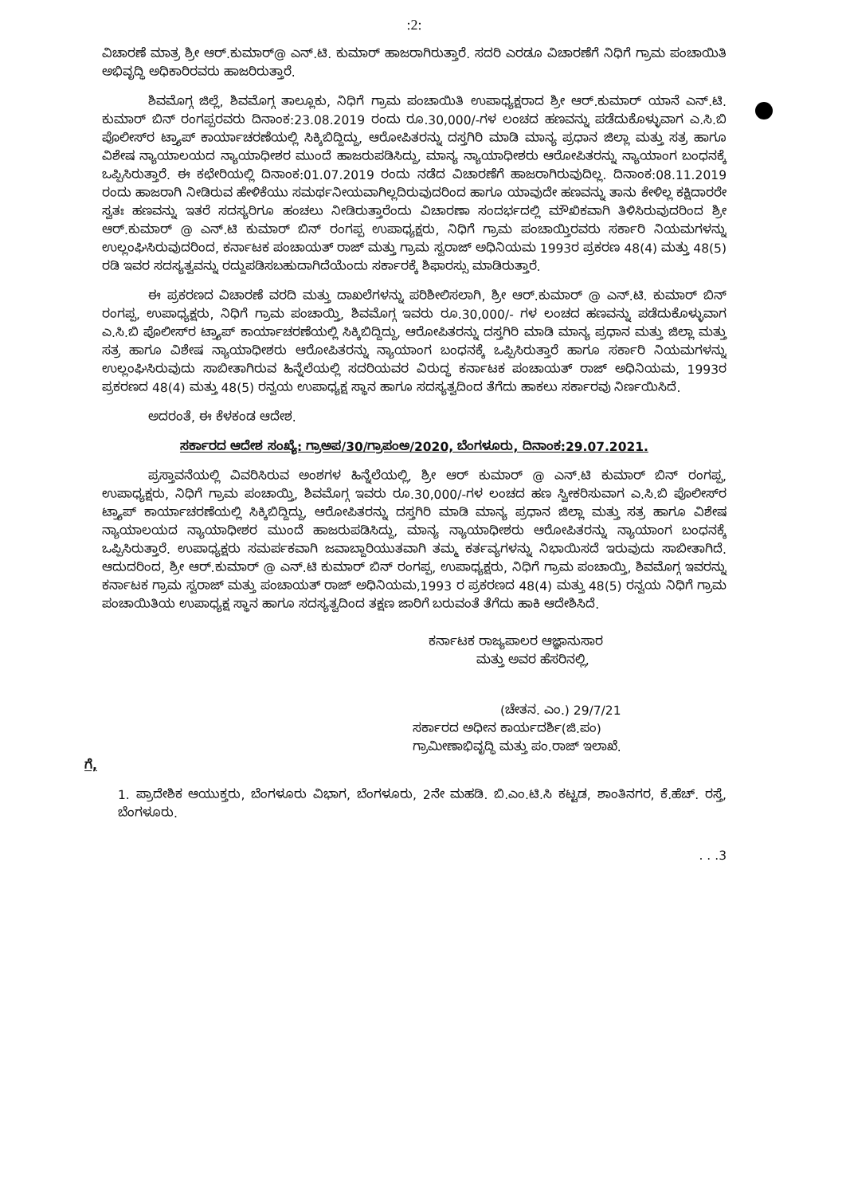:2:
ವಿಚಾರಣೆ ಮಾತ್ರ ಶ್ರೀ ಆರ್.ಕುಮಾರ್@ ಎನ್.ಟಿ. ಕುಮಾರ್ ಹಾಜರಾಗಿರುತ್ತಾರೆ. ಸದರಿ ಎರಡೂ ವಿಚಾರಣೆಗೆ ನಿಧಿಗೆ ಗ್ರಾಮ ಪಂಚಾಯಿತಿ ಅಭಿವೃದ್ಧಿ ಅಧಿಕಾರಿರವರು ಹಾಜರಿರುತ್ತಾರೆ.
ಶಿವಮೊಗ್ಗ ಜಿಲ್ಲೆ, ಶಿವಮೊಗ್ಗ ತಾಲ್ಲೂಕು, ನಿಧಿಗೆ ಗ್ರಾಮ ಪಂಚಾಯಿತಿ ಉಪಾಧ್ಯಕ್ಷರಾದ ಶ್ರೀ ಆರ್.ಕುಮಾರ್ ಯಾನೆ ಎನ್.ಟಿ. ಕುಮಾರ್ ಬಿನ್ ರಂಗಪ್ಪರವರು ದಿನಾಂಕ:23.08.2019 ರಂದು ರೂ.30,000/-ಗಳ ಲಂಚದ ಹಣವನ್ನು ಪಡೆದುಕೊಳ್ಳುವಾಗ ಎ.ಸಿ.ಬಿ ಪೊಲೀಸ್‌ರ ಟ್ರ್ಯಾಪ್ ಕಾರ್ಯಾಚರಣೆಯಲ್ಲಿ ಸಿಕ್ಕಿಬಿದ್ದಿದ್ದು, ಆರೋಪಿತರನ್ನು ದಸ್ತಗಿರಿ ಮಾಡಿ ಮಾನ್ಯ ಪ್ರಧಾನ ಜಿಲ್ಲಾ ಮತ್ತು ಸತ್ರ ಹಾಗೂ ವಿಶೇಷ ನ್ಯಾಯಾಲಯದ ನ್ಯಾಯಾಧೀಶರ ಮುಂದೆ ಹಾಜರುಪಡಿಸಿದ್ದು, ಮಾನ್ಯ ನ್ಯಾಯಾಧೀಶರು ಆರೋಪಿತರನ್ನು ನ್ಯಾಯಾಂಗ ಬಂಧನಕ್ಕೆ ಒಪ್ಪಿಸಿರುತ್ತಾರೆ. ಈ ಕಛೇರಿಯಲ್ಲಿ ದಿನಾಂಕ:01.07.2019 ರಂದು ನಡೆದ ವಿಚಾರಣೆಗೆ ಹಾಜರಾಗಿರುವುದಿಲ್ಲ. ದಿನಾಂಕ:08.11.2019 ರಂದು ಹಾಜರಾಗಿ ನೀಡಿರುವ ಹೇಳಿಕೆಯು ಸಮರ್ಥನೀಯವಾಗಿಲ್ಲದಿರುವುದರಿಂದ ಹಾಗೂ ಯಾವುದೇ ಹಣವನ್ನು ತಾನು ಕೇಳಿಲ್ಲ ಕಕ್ಷಿದಾರರೇ ಸ್ವತಃ ಹಣವನ್ನು ಇತರೆ ಸದಸ್ಯರಿಗೂ ಹಂಚಲು ನೀಡಿರುತ್ತಾರೆಂದು ವಿಚಾರಣಾ ಸಂದರ್ಭದಲ್ಲಿ ಮೌಖಿಕವಾಗಿ ತಿಳಿಸಿರುವುದರಿಂದ ಶ್ರೀ ಆರ್.ಕುಮಾರ್ @ ಎನ್.ಟಿ ಕುಮಾರ್ ಬಿನ್ ರಂಗಪ್ಪ ಉಪಾಧ್ಯಕ್ಷರು, ನಿಧಿಗೆ ಗ್ರಾಮ ಪಂಚಾಯ್ತಿರವರು ಸರ್ಕಾರಿ ನಿಯಮಗಳನ್ನು ಉಲ್ಲಂಘಿಸಿರುವುದರಿಂದ, ಕರ್ನಾಟಕ ಪಂಚಾಯತ್ ರಾಜ್ ಮತ್ತು ಗ್ರಾಮ ಸ್ವರಾಜ್ ಅಧಿನಿಯಮ 1993ರ ಪ್ರಕರಣ 48(4) ಮತ್ತು 48(5) ರಡಿ ಇವರ ಸದಸ್ಯತ್ವವನ್ನು ರದ್ದುಪಡಿಸಬಹುದಾಗಿದೆಯೆಂದು ಸರ್ಕಾರಕ್ಕೆ ಶಿಫಾರಸ್ಸು ಮಾಡಿರುತ್ತಾರೆ.
ಈ ಪ್ರಕರಣದ ವಿಚಾರಣೆ ವರದಿ ಮತ್ತು ದಾಖಲೆಗಳನ್ನು ಪರಿಶೀಲಿಸಲಾಗಿ, ಶ್ರೀ ಆರ್.ಕುಮಾರ್ @ ಎನ್.ಟಿ. ಕುಮಾರ್ ಬಿನ್ ರಂಗಪ್ಪ, ಉಪಾಧ್ಯಕ್ಷರು, ನಿಧಿಗೆ ಗ್ರಾಮ ಪಂಚಾಯ್ತಿ, ಶಿವಮೊಗ್ಗ ಇವರು ರೂ.30,000/- ಗಳ ಲಂಚದ ಹಣವನ್ನು ಪಡೆದುಕೊಳ್ಳುವಾಗ ಎ.ಸಿ.ಬಿ ಪೊಲೀಸ್‌ರ ಟ್ರ್ಯಾಪ್ ಕಾರ್ಯಾಚರಣೆಯಲ್ಲಿ ಸಿಕ್ಕಿಬಿದ್ದಿದ್ದು, ಆರೋಪಿತರನ್ನು ದಸ್ತಗಿರಿ ಮಾಡಿ ಮಾನ್ಯ ಪ್ರಧಾನ ಮತ್ತು ಜಿಲ್ಲಾ ಮತ್ತು ಸತ್ರ ಹಾಗೂ ವಿಶೇಷ ನ್ಯಾಯಾಧೀಶರು ಆರೋಪಿತರನ್ನು ನ್ಯಾಯಾಂಗ ಬಂಧನಕ್ಕೆ ಒಪ್ಪಿಸಿರುತ್ತಾರೆ ಹಾಗೂ ಸರ್ಕಾರಿ ನಿಯಮಗಳನ್ನು ಉಲ್ಲಂಘಿಸಿರುವುದು ಸಾಬೀತಾಗಿರುವ ಹಿನ್ನೆಲೆಯಲ್ಲಿ ಸದರಿಯವರ ವಿರುದ್ಧ ಕರ್ನಾಟಕ ಪಂಚಾಯತ್ ರಾಜ್ ಅಧಿನಿಯಮ, 1993ರ ಪ್ರಕರಣದ 48(4) ಮತ್ತು 48(5) ರನ್ವಯ ಉಪಾಧ್ಯಕ್ಷ ಸ್ಥಾನ ಹಾಗೂ ಸದಸ್ಯತ್ವದಿಂದ ತೆಗೆದು ಹಾಕಲು ಸರ್ಕಾರವು ನಿರ್ಣಯಿಸಿದೆ.
ಅದರಂತೆ, ಈ ಕೆಳಕಂಡ ಆದೇಶ.
ಸರ್ಕಾರದ ಆದೇಶ ಸಂಖ್ಯೆ: ಗ್ರಾಅಪ/30/ಗ್ರಾಪಂಅ/2020, ಬೆಂಗಳೂರು, ದಿನಾಂಕ:29.07.2021.
ಪ್ರಸ್ತಾವನೆಯಲ್ಲಿ ವಿವರಿಸಿರುವ ಅಂಶಗಳ ಹಿನ್ನೆಲೆಯಲ್ಲಿ, ಶ್ರೀ ಆರ್ ಕುಮಾರ್ @ ಎನ್.ಟಿ ಕುಮಾರ್ ಬಿನ್ ರಂಗಪ್ಪ, ಉಪಾಧ್ಯಕ್ಷರು, ನಿಧಿಗೆ ಗ್ರಾಮ ಪಂಚಾಯ್ತಿ, ಶಿವಮೊಗ್ಗ ಇವರು ರೂ.30,000/-ಗಳ ಲಂಚದ ಹಣ ಸ್ವೀಕರಿಸುವಾಗ ಎ.ಸಿ.ಬಿ ಪೊಲೀಸ್‌ರ ಟ್ರ್ಯಾಪ್ ಕಾರ್ಯಾಚರಣೆಯಲ್ಲಿ ಸಿಕ್ಕಿಬಿದ್ದಿದ್ದು, ಆರೋಪಿತರನ್ನು ದಸ್ತಗಿರಿ ಮಾಡಿ ಮಾನ್ಯ ಪ್ರಧಾನ ಜಿಲ್ಲಾ ಮತ್ತು ಸತ್ರ ಹಾಗೂ ವಿಶೇಷ ನ್ಯಾಯಾಲಯದ ನ್ಯಾಯಾಧೀಶರ ಮುಂದೆ ಹಾಜರುಪಡಿಸಿದ್ದು, ಮಾನ್ಯ ನ್ಯಾಯಾಧೀಶರು ಆರೋಪಿತರನ್ನು ನ್ಯಾಯಾಂಗ ಬಂಧನಕ್ಕೆ ಒಪ್ಪಿಸಿರುತ್ತಾರೆ. ಉಪಾಧ್ಯಕ್ಷರು ಸಮರ್ಪಕವಾಗಿ ಜವಾಬ್ದಾರಿಯುತವಾಗಿ ತಮ್ಮ ಕರ್ತವ್ಯಗಳನ್ನು ನಿಭಾಯಿಸದೆ ಇರುವುದು ಸಾಬೀತಾಗಿದೆ. ಆದುದರಿಂದ, ಶ್ರೀ ಆರ್.ಕುಮಾರ್ @ ಎನ್.ಟಿ ಕುಮಾರ್ ಬಿನ್ ರಂಗಪ್ಪ, ಉಪಾಧ್ಯಕ್ಷರು, ನಿಧಿಗೆ ಗ್ರಾಮ ಪಂಚಾಯ್ತಿ, ಶಿವಮೊಗ್ಗ ಇವರನ್ನು ಕರ್ನಾಟಕ ಗ್ರಾಮ ಸ್ವರಾಜ್ ಮತ್ತು ಪಂಚಾಯತ್ ರಾಜ್ ಅಧಿನಿಯಮ,1993 ರ ಪ್ರಕರಣದ 48(4) ಮತ್ತು 48(5) ರನ್ವಯ ನಿಧಿಗೆ ಗ್ರಾಮ ಪಂಚಾಯಿತಿಯ ಉಪಾಧ್ಯಕ್ಷ ಸ್ಥಾನ ಹಾಗೂ ಸದಸ್ಯತ್ವದಿಂದ ತಕ್ಷಣ ಜಾರಿಗೆ ಬರುವಂತೆ ತೆಗೆದು ಹಾಕಿ ಆದೇಶಿಸಿದೆ.
ಕರ್ನಾಟಕ ರಾಜ್ಯಪಾಲರ ಆಜ್ಞಾನುಸಾರ
ಮತ್ತು ಅವರ ಹೆಸರಿನಲ್ಲಿ,
(ಚೇತನ. ಎಂ.) 29/7/21
ಸರ್ಕಾರದ ಅಧೀನ ಕಾರ್ಯದರ್ಶಿ(ಜಿ.ಪಂ)
ಗ್ರಾಮೀಣಾಭಿವೃದ್ಧಿ ಮತ್ತು ಪಂ.ರಾಜ್ ಇಲಾಖೆ.
ಗೆ,
1. ಪ್ರಾದೇಶಿಕ ಆಯುಕ್ತರು, ಬೆಂಗಳೂರು ವಿಭಾಗ, ಬೆಂಗಳೂರು, 2ನೇ ಮಹಡಿ. ಬಿ.ಎಂ.ಟಿ.ಸಿ ಕಟ್ಟಡ, ಶಾಂತಿನಗರ, ಕೆ.ಹೆಚ್. ರಸ್ತೆ, ಬೆಂಗಳೂರು.
. . .3